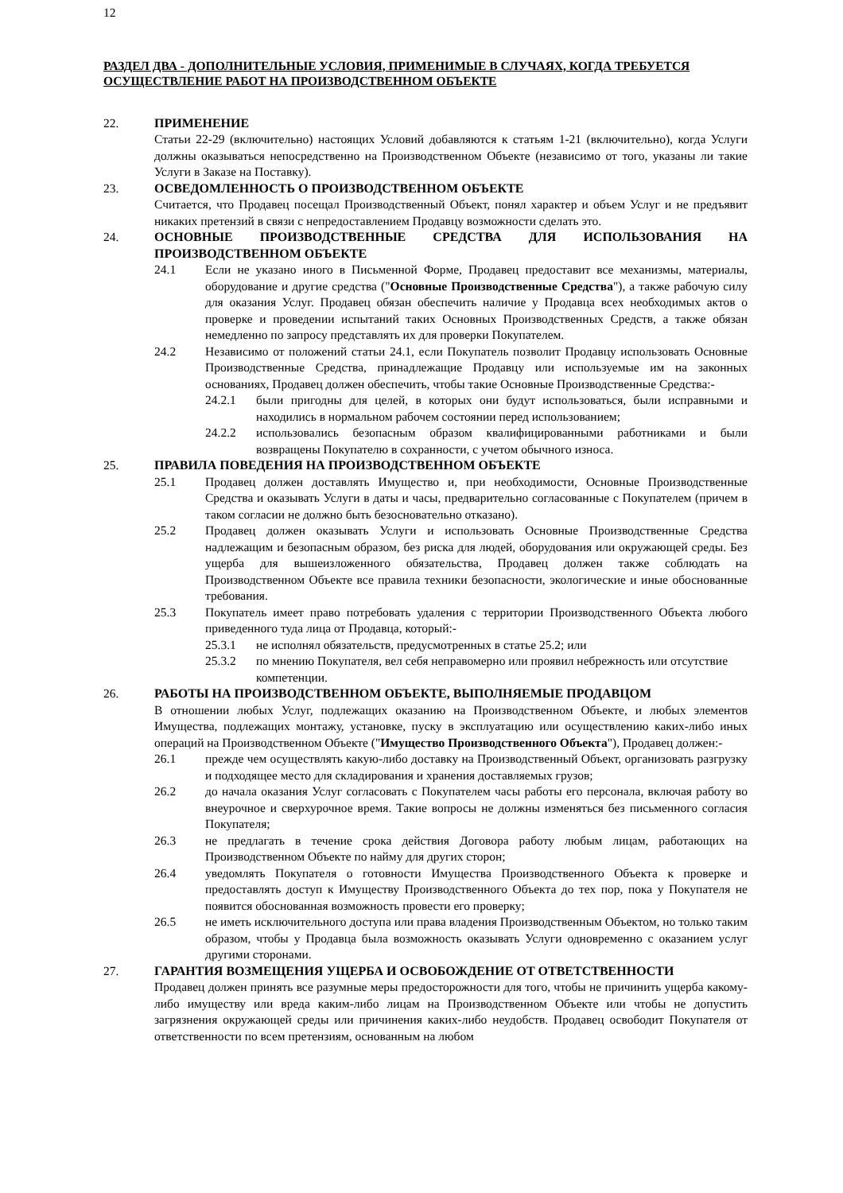12
РАЗДЕЛ ДВА - ДОПОЛНИТЕЛЬНЫЕ УСЛОВИЯ, ПРИМЕНИМЫЕ В СЛУЧАЯХ, КОГДА ТРЕБУЕТСЯ ОСУЩЕСТВЛЕНИЕ РАБОТ НА ПРОИЗВОДСТВЕННОМ ОБЪЕКТЕ
22. ПРИМЕНЕНИЕ
Статьи 22-29 (включительно) настоящих Условий добавляются к статьям 1-21 (включительно), когда Услуги должны оказываться непосредственно на Производственном Объекте (независимо от того, указаны ли такие Услуги в Заказе на Поставку).
23. ОСВЕДОМЛЕННОСТЬ О ПРОИЗВОДСТВЕННОМ ОБЪЕКТЕ
Считается, что Продавец посещал Производственный Объект, понял характер и объем Услуг и не предъявит никаких претензий в связи с непредоставлением Продавцу возможности сделать это.
24. ОСНОВНЫЕ ПРОИЗВОДСТВЕННЫЕ СРЕДСТВА ДЛЯ ИСПОЛЬЗОВАНИЯ НА ПРОИЗВОДСТВЕННОМ ОБЪЕКТЕ
24.1 Если не указано иного в Письменной Форме, Продавец предоставит все механизмы, материалы, оборудование и другие средства ("Основные Производственные Средства"), а также рабочую силу для оказания Услуг. Продавец обязан обеспечить наличие у Продавца всех необходимых актов о проверке и проведении испытаний таких Основных Производственных Средств, а также обязан немедленно по запросу представлять их для проверки Покупателем.
24.2 Независимо от положений статьи 24.1, если Покупатель позволит Продавцу использовать Основные Производственные Средства, принадлежащие Продавцу или используемые им на законных основаниях, Продавец должен обеспечить, чтобы такие Основные Производственные Средства:-
24.2.1 были пригодны для целей, в которых они будут использоваться, были исправными и находились в нормальном рабочем состоянии перед использованием;
24.2.2 использовались безопасным образом квалифицированными работниками и были возвращены Покупателю в сохранности, с учетом обычного износа.
25. ПРАВИЛА ПОВЕДЕНИЯ НА ПРОИЗВОДСТВЕННОМ ОБЪЕКТЕ
25.1 Продавец должен доставлять Имущество и, при необходимости, Основные Производственные Средства и оказывать Услуги в даты и часы, предварительно согласованные с Покупателем (причем в таком согласии не должно быть безосновательно отказано).
25.2 Продавец должен оказывать Услуги и использовать Основные Производственные Средства надлежащим и безопасным образом, без риска для людей, оборудования или окружающей среды. Без ущерба для вышеизложенного обязательства, Продавец должен также соблюдать на Производственном Объекте все правила техники безопасности, экологические и иные обоснованные требования.
25.3 Покупатель имеет право потребовать удаления с территории Производственного Объекта любого приведенного туда лица от Продавца, который:-
25.3.1 не исполнял обязательств, предусмотренных в статье 25.2; или
25.3.2 по мнению Покупателя, вел себя неправомерно или проявил небрежность или отсутствие компетенции.
26. РАБОТЫ НА ПРОИЗВОДСТВЕННОМ ОБЪЕКТЕ, ВЫПОЛНЯЕМЫЕ ПРОДАВЦОМ
В отношении любых Услуг, подлежащих оказанию на Производственном Объекте, и любых элементов Имущества, подлежащих монтажу, установке, пуску в эксплуатацию или осуществлению каких-либо иных операций на Производственном Объекте ("Имущество Производственного Объекта"), Продавец должен:-
26.1 прежде чем осуществлять какую-либо доставку на Производственный Объект, организовать разгрузку и подходящее место для складирования и хранения доставляемых грузов;
26.2 до начала оказания Услуг согласовать с Покупателем часы работы его персонала, включая работу во внеурочное и сверхурочное время. Такие вопросы не должны изменяться без письменного согласия Покупателя;
26.3 не предлагать в течение срока действия Договора работу любым лицам, работающих на Производственном Объекте по найму для других сторон;
26.4 уведомлять Покупателя о готовности Имущества Производственного Объекта к проверке и предоставлять доступ к Имуществу Производственного Объекта до тех пор, пока у Покупателя не появится обоснованная возможность провести его проверку;
26.5 не иметь исключительного доступа или права владения Производственным Объектом, но только таким образом, чтобы у Продавца была возможность оказывать Услуги одновременно с оказанием услуг другими сторонами.
27. ГАРАНТИЯ ВОЗМЕЩЕНИЯ УЩЕРБА И ОСВОБОЖДЕНИЕ ОТ ОТВЕТСТВЕННОСТИ
Продавец должен принять все разумные меры предосторожности для того, чтобы не причинить ущерба какому-либо имуществу или вреда каким-либо лицам на Производственном Объекте или чтобы не допустить загрязнения окружающей среды или причинения каких-либо неудобств. Продавец освободит Покупателя от ответственности по всем претензиям, основанным на любом